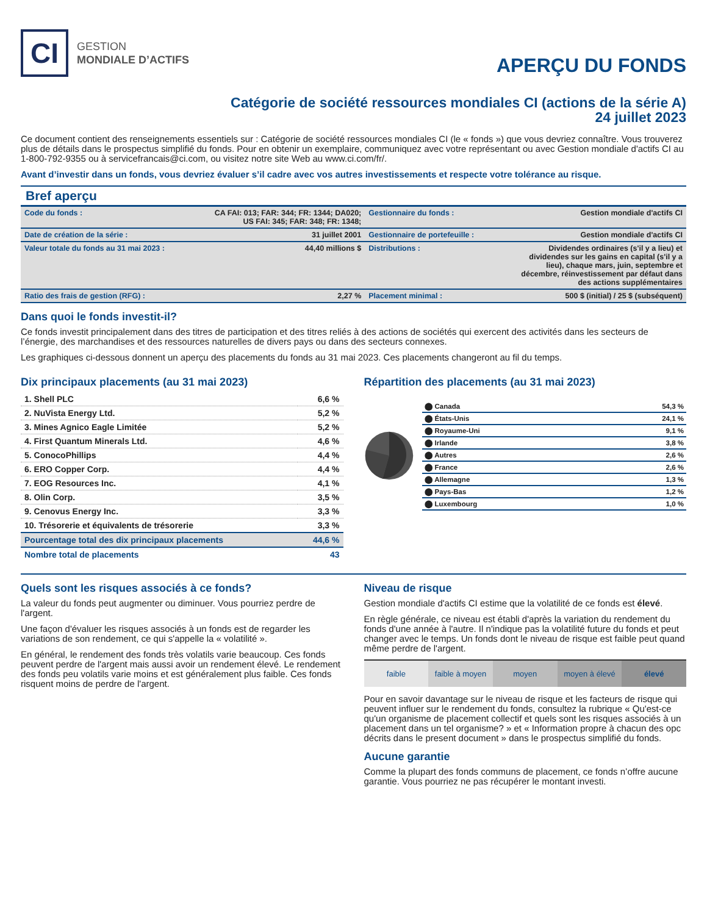CI
GESTION
MONDIALE D’ACTIFS
APERÇU DU FONDS
Catégorie de société ressources mondiales CI (actions de la série A)
24 juillet 2023
Ce document contient des renseignements essentiels sur : Catégorie de société ressources mondiales CI (le « fonds ») que vous devriez connaître. Vous trouverez plus de détails dans le prospectus simplifié du fonds. Pour en obtenir un exemplaire, communiquez avec votre représentant ou avec Gestion mondiale d'actifs CI au 1-800-792-9355 ou à servicefrancais@ci.com, ou visitez notre site Web au www.ci.com/fr/.
Avant d’investir dans un fonds, vous devriez évaluer s’il cadre avec vos autres investissements et respecte votre tolérance au risque.
Bref aperçu
| Code du fonds : | CA FAI: 013; FAR: 344; FR: 1344; DA020; US FAI: 345; FAR: 348; FR: 1348; | Gestionnaire du fonds : | Gestion mondiale d'actifs CI |
| Date de création de la série : | 31 juillet 2001 | Gestionnaire de portefeuille : | Gestion mondiale d'actifs CI |
| Valeur totale du fonds au 31 mai 2023 : | 44,40 millions $ | Distributions : | Dividendes ordinaires (s'il y a lieu) et dividendes sur les gains en capital (s'il y a lieu), chaque mars, juin, septembre et décembre, réinvestissement par défaut dans des actions supplémentaires |
| Ratio des frais de gestion (RFG) : | 2,27 % | Placement minimal : | 500 $ (initial) / 25 $ (subséquent) |
Dans quoi le fonds investit-il?
Ce fonds investit principalement dans des titres de participation et des titres reliés à des actions de sociétés qui exercent des activités dans les secteurs de l’énergie, des marchandises et des ressources naturelles de divers pays ou dans des secteurs connexes.
Les graphiques ci-dessous donnent un aperçu des placements du fonds au 31 mai 2023. Ces placements changeront au fil du temps.
Dix principaux placements (au 31 mai 2023)
| 1. Shell PLC | 6,6 % |
| 2. NuVista Energy Ltd. | 5,2 % |
| 3. Mines Agnico Eagle Limitée | 5,2 % |
| 4. First Quantum Minerals Ltd. | 4,6 % |
| 5. ConocoPhillips | 4,4 % |
| 6. ERO Copper Corp. | 4,4 % |
| 7. EOG Resources Inc. | 4,1 % |
| 8. Olin Corp. | 3,5 % |
| 9. Cenovus Energy Inc. | 3,3 % |
| 10. Trésorerie et équivalents de trésorerie | 3,3 % |
| Pourcentage total des dix principaux placements | 44,6 % |
| Nombre total de placements | 43 |
Répartition des placements (au 31 mai 2023)
| ⬤ Canada | 54,3 % |
| ⬤ États-Unis | 24,1 % |
| ⬤ Royaume-Uni | 9,1 % |
| ⬤ Irlande | 3,8 % |
| ⬤ Autres | 2,6 % |
| ⬤ France | 2,6 % |
| ⬤ Allemagne | 1,3 % |
| ⬤ Pays-Bas | 1,2 % |
| ⬤ Luxembourg | 1,0 % |
Quels sont les risques associés à ce fonds?
La valeur du fonds peut augmenter ou diminuer. Vous pourriez perdre de l'argent.
Une façon d'évaluer les risques associés à un fonds est de regarder les variations de son rendement, ce qui s'appelle la « volatilité ».
En général, le rendement des fonds très volatils varie beaucoup. Ces fonds peuvent perdre de l'argent mais aussi avoir un rendement élevé. Le rendement des fonds peu volatils varie moins et est généralement plus faible. Ces fonds risquent moins de perdre de l'argent.
Niveau de risque
Gestion mondiale d'actifs CI estime que la volatilité de ce fonds est élevé.
En règle générale, ce niveau est établi d'après la variation du rendement du fonds d'une année à l'autre. Il n'indique pas la volatilité future du fonds et peut changer avec le temps. Un fonds dont le niveau de risque est faible peut quand même perdre de l'argent.
faible faible à moyen moyen moyen à élevé élevé
Pour en savoir davantage sur le niveau de risque et les facteurs de risque qui peuvent influer sur le rendement du fonds, consultez la rubrique « Qu'est-ce qu'un organisme de placement collectif et quels sont les risques associés à un placement dans un tel organisme? » et « Information propre à chacun des opc décrits dans le present document » dans le prospectus simplifié du fonds.
Aucune garantie
Comme la plupart des fonds communs de placement, ce fonds n’offre aucune garantie. Vous pourriez ne pas récupérer le montant investi.